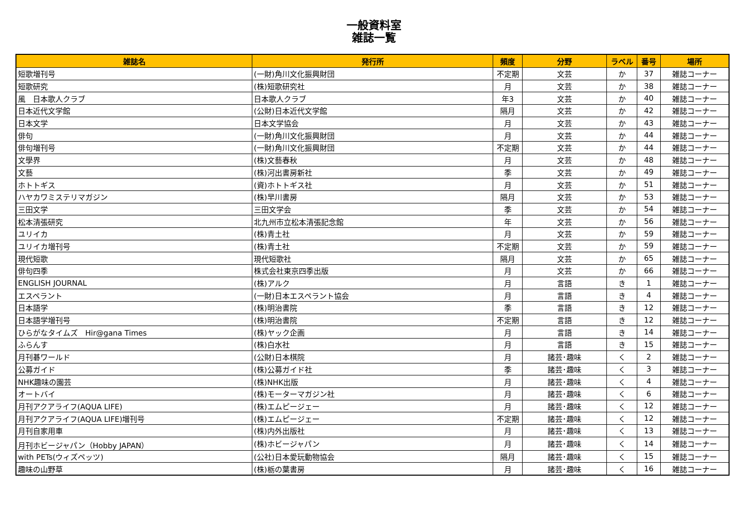一般資料室
雑誌一覧
| 雑誌名 | 発行所 | 頻度 | 分野 | ラベル | 番号 | 場所 |
| --- | --- | --- | --- | --- | --- | --- |
| 短歌増刊号 | (一財)角川文化振興財団 | 不定期 | 文芸 | か | 37 | 雑誌コーナー |
| 短歌研究 | (株)短歌研究社 | 月 | 文芸 | か | 38 | 雑誌コーナー |
| 風 日本歌人クラブ | 日本歌人クラブ | 年3 | 文芸 | か | 40 | 雑誌コーナー |
| 日本近代文学館 | (公財)日本近代文学館 | 隔月 | 文芸 | か | 42 | 雑誌コーナー |
| 日本文学 | 日本文学協会 | 月 | 文芸 | か | 43 | 雑誌コーナー |
| 俳句 | (一財)角川文化振興財団 | 月 | 文芸 | か | 44 | 雑誌コーナー |
| 俳句増刊号 | (一財)角川文化振興財団 | 不定期 | 文芸 | か | 44 | 雑誌コーナー |
| 文學界 | (株)文藝春秋 | 月 | 文芸 | か | 48 | 雑誌コーナー |
| 文藝 | (株)河出書房新社 | 季 | 文芸 | か | 49 | 雑誌コーナー |
| ホトトギス | (資)ホトトギス社 | 月 | 文芸 | か | 51 | 雑誌コーナー |
| ハヤカワミステリマガジン | (株)早川書房 | 隔月 | 文芸 | か | 53 | 雑誌コーナー |
| 三田文学 | 三田文学会 | 季 | 文芸 | か | 54 | 雑誌コーナー |
| 松本清張研究 | 北九州市立松本清張記念館 | 年 | 文芸 | か | 56 | 雑誌コーナー |
| ユリイカ | (株)青土社 | 月 | 文芸 | か | 59 | 雑誌コーナー |
| ユリイカ増刊号 | (株)青土社 | 不定期 | 文芸 | か | 59 | 雑誌コーナー |
| 現代短歌 | 現代短歌社 | 隔月 | 文芸 | か | 65 | 雑誌コーナー |
| 俳句四季 | 株式会社東京四季出版 | 月 | 文芸 | か | 66 | 雑誌コーナー |
| ENGLISH JOURNAL | (株)アルク | 月 | 言語 | き | 1 | 雑誌コーナー |
| エスペラント | (一財)日本エスペラント協会 | 月 | 言語 | き | 4 | 雑誌コーナー |
| 日本語学 | (株)明治書院 | 季 | 言語 | き | 12 | 雑誌コーナー |
| 日本語学増刊号 | (株)明治書院 | 不定期 | 言語 | き | 12 | 雑誌コーナー |
| ひらがなタイムズ Hir@gana Times | (株)ヤック企画 | 月 | 言語 | き | 14 | 雑誌コーナー |
| ふらんす | (株)白水社 | 月 | 言語 | き | 15 | 雑誌コーナー |
| 月刊碁ワールド | (公財)日本棋院 | 月 | 諸芸･趣味 | く | 2 | 雑誌コーナー |
| 公募ガイド | (株)公募ガイド社 | 季 | 諸芸･趣味 | く | 3 | 雑誌コーナー |
| NHK趣味の園芸 | (株)NHK出版 | 月 | 諸芸･趣味 | く | 4 | 雑誌コーナー |
| オートバイ | (株)モーターマガジン社 | 月 | 諸芸･趣味 | く | 6 | 雑誌コーナー |
| 月刊アクアライフ(AQUA LIFE) | (株)エムピージェー | 月 | 諸芸･趣味 | く | 12 | 雑誌コーナー |
| 月刊アクアライフ(AQUA LIFE)増刊号 | (株)エムピージェー | 不定期 | 諸芸･趣味 | く | 12 | 雑誌コーナー |
| 月刊自家用車 | (株)内外出版社 | 月 | 諸芸･趣味 | く | 13 | 雑誌コーナー |
| 月刊ホビージャパン（Hobby JAPAN） | (株)ホビージャパン | 月 | 諸芸･趣味 | く | 14 | 雑誌コーナー |
| with PETs(ウィズペッツ) | (公社)日本愛玩動物協会 | 隔月 | 諸芸･趣味 | く | 15 | 雑誌コーナー |
| 趣味の山野草 | (株)栃の葉書房 | 月 | 諸芸･趣味 | く | 16 | 雑誌コーナー |